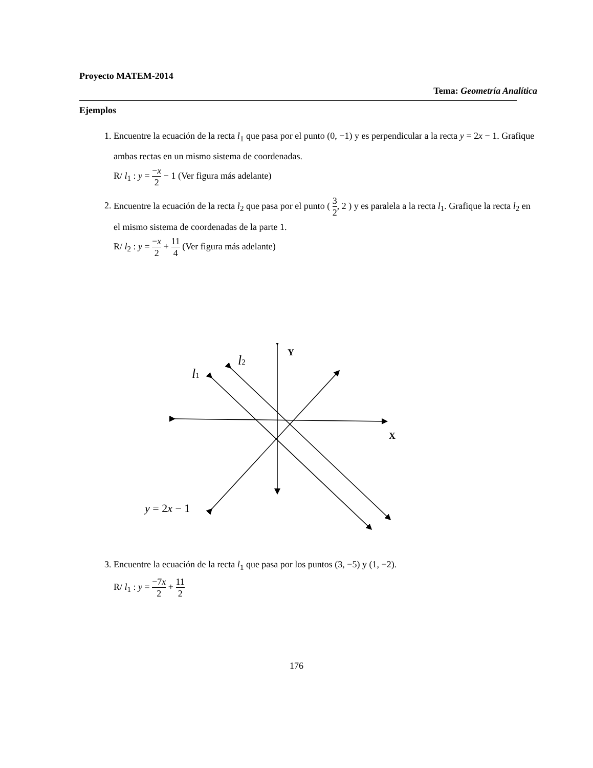Proyecto MATEM-2014
Tema: Geometría Analítica
Ejemplos
1. Encuentre la ecuación de la recta l<sub>1</sub> que pasa por el punto (0, −1) y es perpendicular a la recta y = 2x − 1. Grafique ambas rectas en un mismo sistema de coordenadas.
R/ l<sub>1</sub> : y = −x 2 − 1 (Ver figura más adelante)
2. Encuentre la ecuación de la recta l<sub>2</sub> que pasa por el punto ( 3 2, 2 ) y es paralela a la recta l<sub>1</sub>. Grafique la recta l<sub>2</sub> en el mismo sistema de coordenadas de la parte 1.
R/ l<sub>2</sub> : y = −x 2 + 11 4 (Ver figura más adelante)
Y
X
l1
l2
y = 2x − 1
3. Encuentre la ecuación de la recta l<sub>1</sub> que pasa por los puntos (3, −5) y (1, −2).
R/ l<sub>1</sub> : y = −7x 2 + 11 2
176